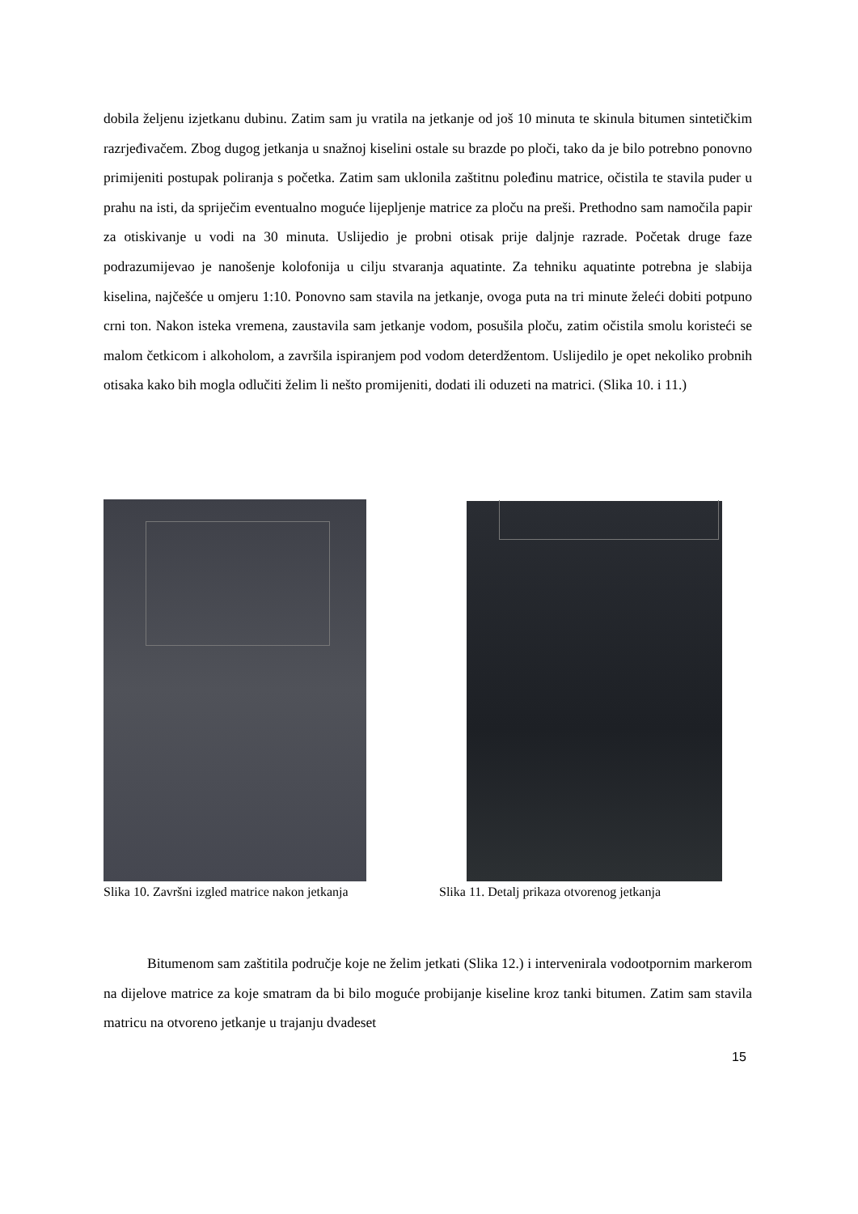dobila željenu izjetkanu dubinu. Zatim sam ju vratila na jetkanje od još 10 minuta te skinula bitumen sintetičkim razrjeđivačem. Zbog dugog jetkanja u snažnoj kiselini ostale su brazde po ploči, tako da je bilo potrebno ponovno primijeniti postupak poliranja s početka. Zatim sam uklonila zaštitnu poleđinu matrice, očistila te stavila puder u prahu na isti, da spriječim eventualno moguće lijepljenje matrice za ploču na preši. Prethodno sam namočila papir za otiskivanje u vodi na 30 minuta. Uslijedio je probni otisak prije daljnje razrade. Početak druge faze podrazumijevao je nanošenje kolofonija u cilju stvaranja aquatinte. Za tehniku aquatinte potrebna je slabija kiselina, najčešće u omjeru 1:10. Ponovno sam stavila na jetkanje, ovoga puta na tri minute želeći dobiti potpuno crni ton. Nakon isteka vremena, zaustavila sam jetkanje vodom, posušila ploču, zatim očistila smolu koristeći se malom četkicom i alkoholom, a završila ispiranjem pod vodom deterdžentom. Uslijedilo je opet nekoliko probnih otisaka kako bih mogla odlučiti želim li nešto promijeniti, dodati ili oduzeti na matrici. (Slika 10. i 11.)
Slika 10. Završni izgled matrice nakon jetkanja
Slika 11. Detalj prikaza otvorenog jetkanja
Bitumenom sam zaštitila područje koje ne želim jetkati (Slika 12.) i intervenirala vodootpornim markerom na dijelove matrice za koje smatram da bi bilo moguće probijanje kiseline kroz tanki bitumen. Zatim sam stavila matricu na otvoreno jetkanje u trajanju dvadeset
15